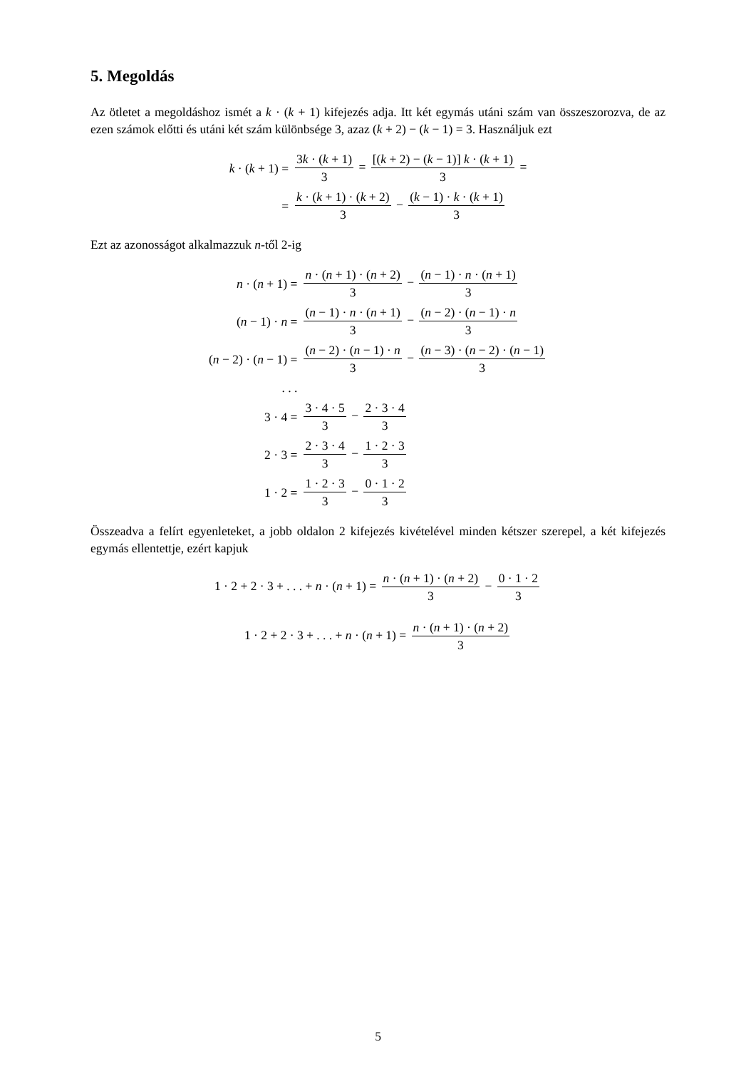5. Megoldás
Az ötletet a megoldáshoz ismét a k · (k + 1) kifejezés adja. Itt két egymás utáni szám van összeszorozva, de az ezen számok előtti és utáni két szám különbsége 3, azaz (k + 2) − (k − 1) = 3. Használjuk ezt
| k · ( k + 1) = | 3 k · ( k + 1) 3 = [( k + 2) − ( k − 1)] k · ( k + 1) 3 = |
| = | k · ( k + 1) · ( k + 2) 3 − ( k − 1) · k · ( k + 1) 3 |
Ezt az azonosságot alkalmazzuk n-től 2-ig
| n · ( n + 1) = | n · ( n + 1) · ( n + 2) 3 − ( n − 1) · n · ( n + 1) 3 |
| ( n − 1) · n = | ( n − 1) · n · ( n + 1) 3 − ( n − 2) · ( n − 1) · n 3 |
| ( n − 2) · ( n − 1) = | ( n − 2) · ( n − 1) · n 3 − ( n − 3) · ( n − 2) · ( n − 1) 3 |
| . . . | |
| 3 · 4 = | 3 · 4 · 5 3 − 2 · 3 · 4 3 |
| 2 · 3 = | 2 · 3 · 4 3 − 1 · 2 · 3 3 |
| 1 · 2 = | 1 · 2 · 3 3 − 0 · 1 · 2 3 |
Összeadva a felírt egyenleteket, a jobb oldalon 2 kifejezés kivételével minden kétszer szerepel, a két kifejezés egymás ellentettje, ezért kapjuk
| 1 · 2 + 2 · 3 + . . . + n · ( n + 1) = n · ( n + 1) · ( n + 2) 3 − 0 · 1 · 2 3 |
| 1 · 2 + 2 · 3 + . . . + n · ( n + 1) = n · ( n + 1) · ( n + 2) 3 |
5